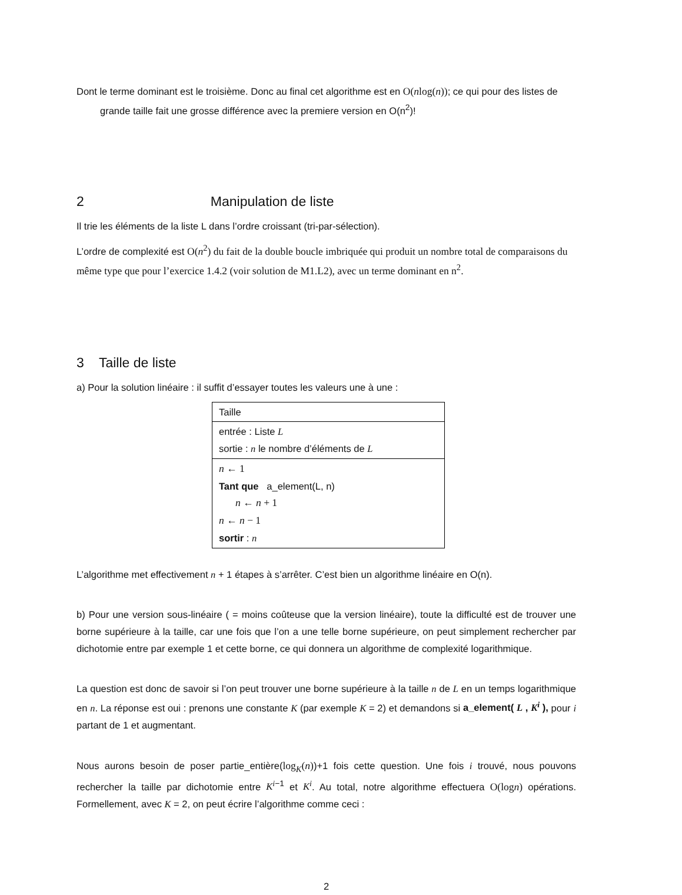Dont le terme dominant est le troisième. Donc au final cet algorithme est en O(nlog(n)); ce qui pour des listes de grande taille fait une grosse différence avec la premiere version en O(n<sup>2</sup>)!
2 Manipulation de liste
Il trie les éléments de la liste L dans l’ordre croissant (tri-par-sélection).
L’ordre de complexité est O(n<sup>2</sup>) du fait de la double boucle imbriquée qui produit un nombre total de comparaisons du même type que pour l’exercice 1.4.2 (voir solution de M1.L2), avec un terme dominant en n<sup>2</sup>.
3 Taille de liste
a) Pour la solution linéaire : il suffit d’essayer toutes les valeurs une à une :
| Taille |
| entrée : Liste L sortie : n le nombre d’éléments de L |
| n ← 1 Tant que a_element(L, n) n ← n + 1 n ← n − 1 sortir : n |
L’algorithme met effectivement n + 1 étapes à s’arrêter. C’est bien un algorithme linéaire en O(n).
b) Pour une version sous-linéaire ( = moins coûteuse que la version linéaire), toute la difficulté est de trouver une borne supérieure à la taille, car une fois que l’on a une telle borne supérieure, on peut simplement rechercher par dichotomie entre par exemple 1 et cette borne, ce qui donnera un algorithme de complexité logarithmique.
La question est donc de savoir si l’on peut trouver une borne supérieure à la taille n de L en un temps logarithmique en n. La réponse est oui : prenons une constante K (par exemple K = 2) et demandons si a_element( L , K<sup>i</sup> ), pour i partant de 1 et augmentant.
Nous aurons besoin de poser partie_entière(log<sub>K</sub>(n))+1 fois cette question. Une fois i trouvé, nous pouvons rechercher la taille par dichotomie entre K<sup>i</sup><sup>−1</sup> et K<sup>i</sup>. Au total, notre algorithme effectuera O(logn) opérations. Formellement, avec K = 2, on peut écrire l’algorithme comme ceci :
2